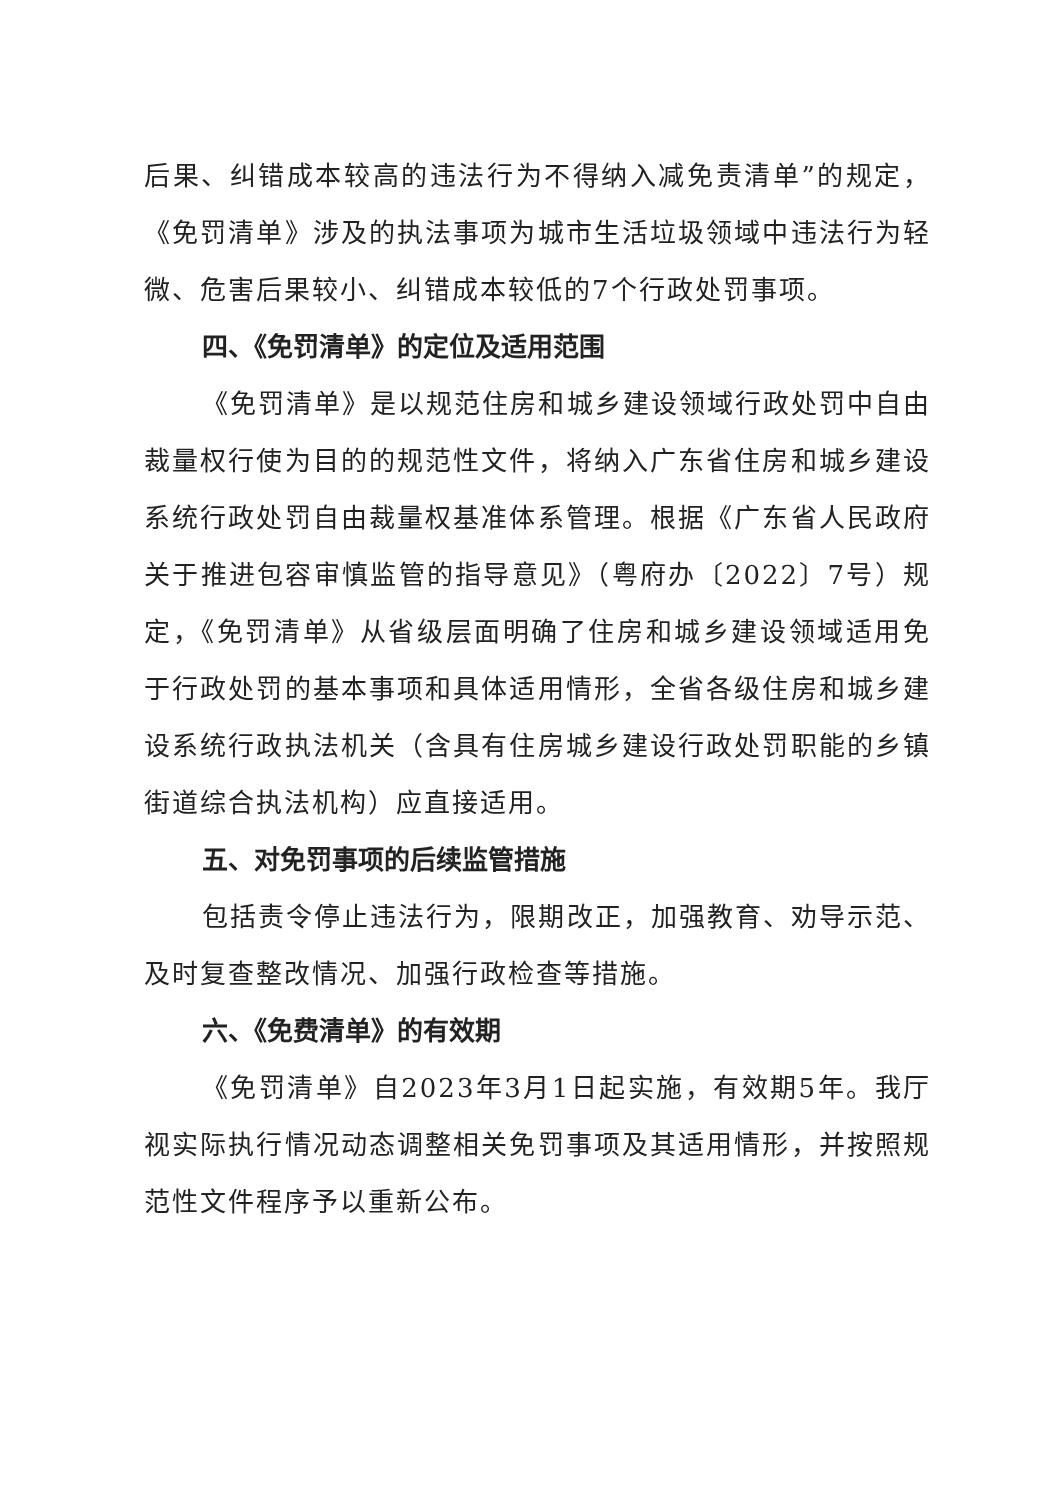后果、纠错成本较高的违法行为不得纳入减免责清单”的规定，《免罚清单》涉及的执法事项为城市生活垃圾领域中违法行为轻微、危害后果较小、纠错成本较低的7个行政处罚事项。
四、《免罚清单》的定位及适用范围
《免罚清单》是以规范住房和城乡建设领域行政处罚中自由裁量权行使为目的的规范性文件，将纳入广东省住房和城乡建设系统行政处罚自由裁量权基准体系管理。根据《广东省人民政府关于推进包容审慎监管的指导意见》（粤府办〔2022〕7号）规定，《免罚清单》从省级层面明确了住房和城乡建设领域适用免于行政处罚的基本事项和具体适用情形，全省各级住房和城乡建设系统行政执法机关（含具有住房城乡建设行政处罚职能的乡镇街道综合执法机构）应直接适用。
五、对免罚事项的后续监管措施
包括责令停止违法行为，限期改正，加强教育、劝导示范、及时复查整改情况、加强行政检查等措施。
六、《免费清单》的有效期
《免罚清单》自2023年3月1日起实施，有效期5年。我厅视实际执行情况动态调整相关免罚事项及其适用情形，并按照规范性文件程序予以重新公布。